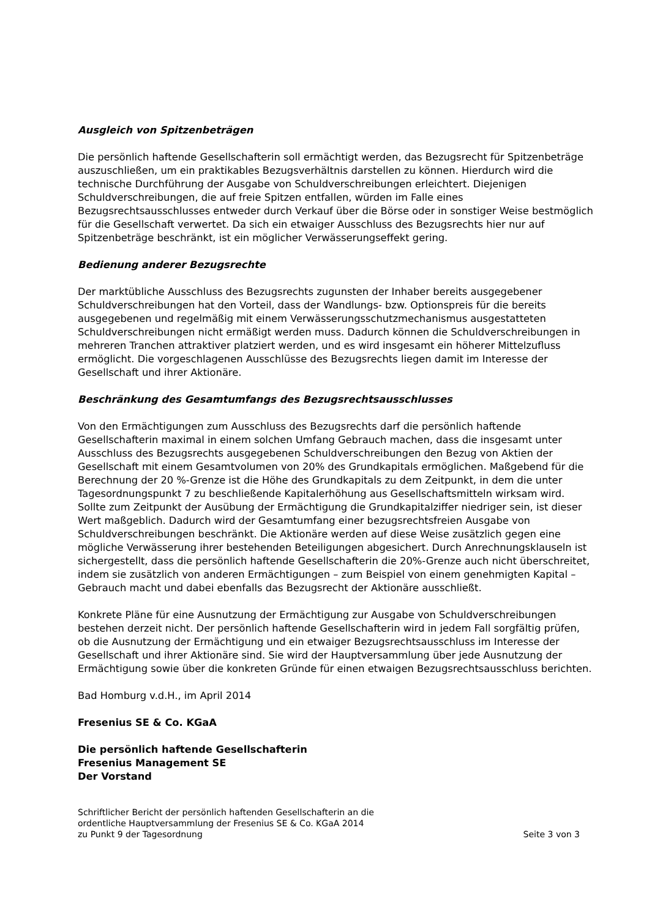Ausgleich von Spitzenbeträgen
Die persönlich haftende Gesellschafterin soll ermächtigt werden, das Bezugsrecht für Spitzenbeträge auszuschließen, um ein praktikables Bezugsverhältnis darstellen zu können. Hierdurch wird die technische Durchführung der Ausgabe von Schuldverschreibungen erleichtert. Diejenigen Schuldverschreibungen, die auf freie Spitzen entfallen, würden im Falle eines Bezugsrechtsausschlusses entweder durch Verkauf über die Börse oder in sonstiger Weise bestmöglich für die Gesellschaft verwertet. Da sich ein etwaiger Ausschluss des Bezugsrechts hier nur auf Spitzenbeträge beschränkt, ist ein möglicher Verwässerungseffekt gering.
Bedienung anderer Bezugsrechte
Der marktübliche Ausschluss des Bezugsrechts zugunsten der Inhaber bereits ausgegebener Schuldverschreibungen hat den Vorteil, dass der Wandlungs- bzw. Optionspreis für die bereits ausgegebenen und regelmäßig mit einem Verwässerungsschutzmechanismus ausgestatteten Schuldverschreibungen nicht ermäßigt werden muss. Dadurch können die Schuldverschreibungen in mehreren Tranchen attraktiver platziert werden, und es wird insgesamt ein höherer Mittelzufluss ermöglicht. Die vorgeschlagenen Ausschlüsse des Bezugsrechts liegen damit im Interesse der Gesellschaft und ihrer Aktionäre.
Beschränkung des Gesamtumfangs des Bezugsrechtsausschlusses
Von den Ermächtigungen zum Ausschluss des Bezugsrechts darf die persönlich haftende Gesellschafterin maximal in einem solchen Umfang Gebrauch machen, dass die insgesamt unter Ausschluss des Bezugsrechts ausgegebenen Schuldverschreibungen den Bezug von Aktien der Gesellschaft mit einem Gesamtvolumen von 20% des Grundkapitals ermöglichen. Maßgebend für die Berechnung der 20 %-Grenze ist die Höhe des Grundkapitals zu dem Zeitpunkt, in dem die unter Tagesordnungspunkt 7 zu beschließende Kapitalerhöhung aus Gesellschaftsmitteln wirksam wird. Sollte zum Zeitpunkt der Ausübung der Ermächtigung die Grundkapitalziffer niedriger sein, ist dieser Wert maßgeblich. Dadurch wird der Gesamtumfang einer bezugsrechtsfreien Ausgabe von Schuldverschreibungen beschränkt. Die Aktionäre werden auf diese Weise zusätzlich gegen eine mögliche Verwässerung ihrer bestehenden Beteiligungen abgesichert. Durch Anrechnungsklauseln ist sichergestellt, dass die persönlich haftende Gesellschafterin die 20%-Grenze auch nicht überschreitet, indem sie zusätzlich von anderen Ermächtigungen – zum Beispiel von einem genehmigten Kapital – Gebrauch macht und dabei ebenfalls das Bezugsrecht der Aktionäre ausschließt.
Konkrete Pläne für eine Ausnutzung der Ermächtigung zur Ausgabe von Schuldverschreibungen bestehen derzeit nicht. Der persönlich haftende Gesellschafterin wird in jedem Fall sorgfältig prüfen, ob die Ausnutzung der Ermächtigung und ein etwaiger Bezugsrechtsausschluss im Interesse der Gesellschaft und ihrer Aktionäre sind. Sie wird der Hauptversammlung über jede Ausnutzung der Ermächtigung sowie über die konkreten Gründe für einen etwaigen Bezugsrechtsausschluss berichten.
Bad Homburg v.d.H., im April 2014
Fresenius SE & Co. KGaA
Die persönlich haftende Gesellschafterin
Fresenius Management SE
Der Vorstand
Schriftlicher Bericht der persönlich haftenden Gesellschafterin an die
ordentliche Hauptversammlung der Fresenius SE & Co. KGaA 2014
zu Punkt 9 der Tagesordnung Seite 3 von 3